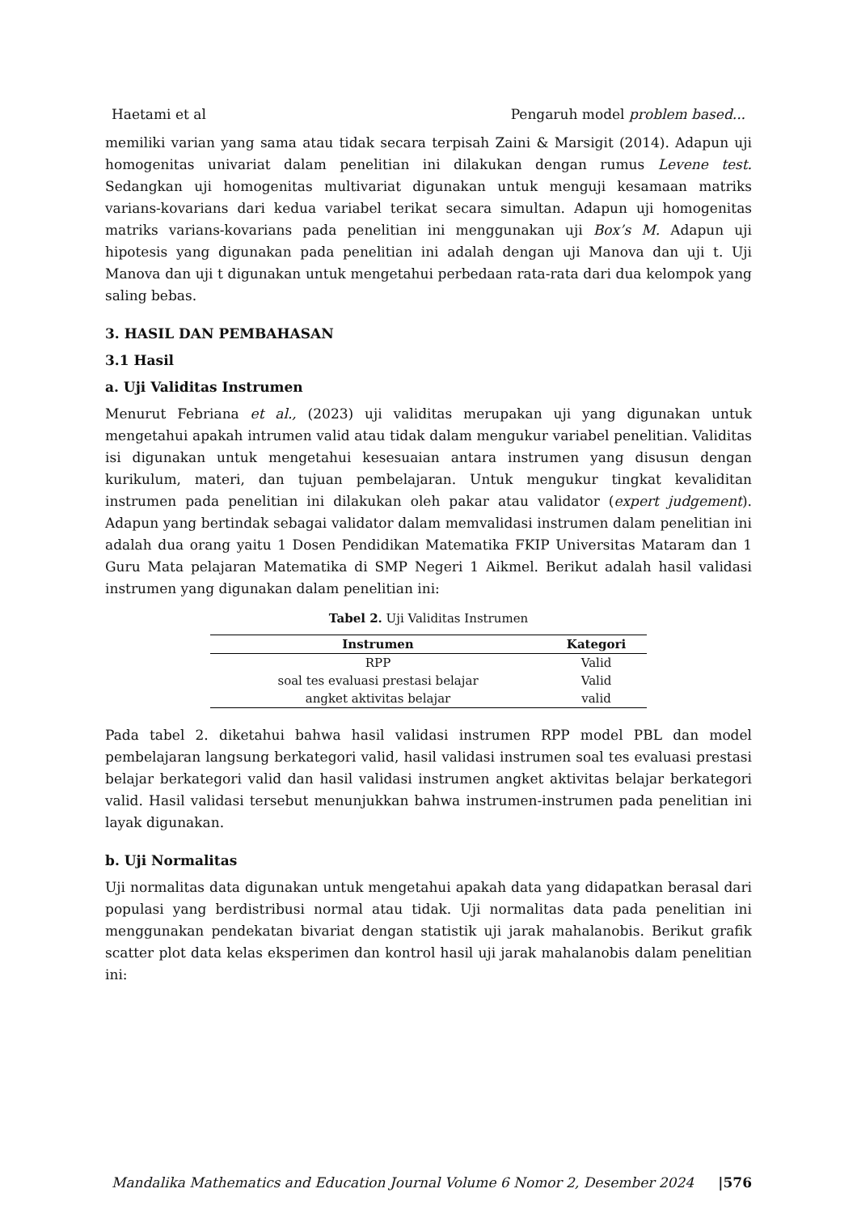Haetami et al Pengaruh model problem based...
memiliki varian yang sama atau tidak secara terpisah Zaini & Marsigit (2014). Adapun uji homogenitas univariat dalam penelitian ini dilakukan dengan rumus Levene test. Sedangkan uji homogenitas multivariat digunakan untuk menguji kesamaan matriks varians-kovarians dari kedua variabel terikat secara simultan. Adapun uji homogenitas matriks varians-kovarians pada penelitian ini menggunakan uji Box’s M. Adapun uji hipotesis yang digunakan pada penelitian ini adalah dengan uji Manova dan uji t. Uji Manova dan uji t digunakan untuk mengetahui perbedaan rata-rata dari dua kelompok yang saling bebas.
3. HASIL DAN PEMBAHASAN
3.1 Hasil
a. Uji Validitas Instrumen
Menurut Febriana et al., (2023) uji validitas merupakan uji yang digunakan untuk mengetahui apakah intrumen valid atau tidak dalam mengukur variabel penelitian. Validitas isi digunakan untuk mengetahui kesesuaian antara instrumen yang disusun dengan kurikulum, materi, dan tujuan pembelajaran. Untuk mengukur tingkat kevaliditan instrumen pada penelitian ini dilakukan oleh pakar atau validator (expert judgement). Adapun yang bertindak sebagai validator dalam memvalidasi instrumen dalam penelitian ini adalah dua orang yaitu 1 Dosen Pendidikan Matematika FKIP Universitas Mataram dan 1 Guru Mata pelajaran Matematika di SMP Negeri 1 Aikmel. Berikut adalah hasil validasi instrumen yang digunakan dalam penelitian ini:
Tabel 2. Uji Validitas Instrumen
| Instrumen | Kategori |
| --- | --- |
| RPP | Valid |
| soal tes evaluasi prestasi belajar | Valid |
| angket aktivitas belajar | valid |
Pada tabel 2. diketahui bahwa hasil validasi instrumen RPP model PBL dan model pembelajaran langsung berkategori valid, hasil validasi instrumen soal tes evaluasi prestasi belajar berkategori valid dan hasil validasi instrumen angket aktivitas belajar berkategori valid. Hasil validasi tersebut menunjukkan bahwa instrumen-instrumen pada penelitian ini layak digunakan.
b. Uji Normalitas
Uji normalitas data digunakan untuk mengetahui apakah data yang didapatkan berasal dari populasi yang berdistribusi normal atau tidak. Uji normalitas data pada penelitian ini menggunakan pendekatan bivariat dengan statistik uji jarak mahalanobis. Berikut grafik scatter plot data kelas eksperimen dan kontrol hasil uji jarak mahalanobis dalam penelitian ini:
Mandalika Mathematics and Education Journal Volume 6 Nomor 2, Desember 2024 |576